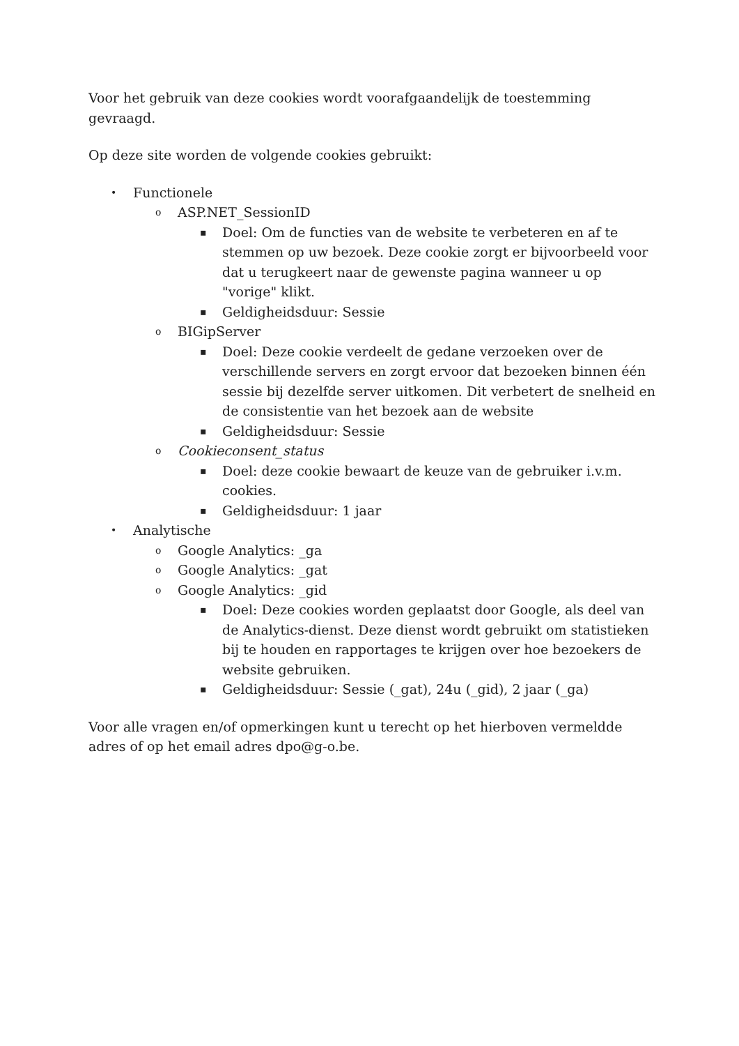Voor het gebruik van deze cookies wordt voorafgaandelijk de toestemming gevraagd.
Op deze site worden de volgende cookies gebruikt:
• Functionele
o ASP.NET_SessionID
▪ Doel: Om de functies van de website te verbeteren en af te stemmen op uw bezoek. Deze cookie zorgt er bijvoorbeeld voor dat u terugkeert naar de gewenste pagina wanneer u op "vorige" klikt.
▪ Geldigheidsduur: Sessie
o BIGipServer
▪ Doel: Deze cookie verdeelt de gedane verzoeken over de verschillende servers en zorgt ervoor dat bezoeken binnen één sessie bij dezelfde server uitkomen. Dit verbetert de snelheid en de consistentie van het bezoek aan de website
▪ Geldigheidsduur: Sessie
o Cookieconsent_status
▪ Doel: deze cookie bewaart de keuze van de gebruiker i.v.m. cookies.
▪ Geldigheidsduur: 1 jaar
• Analytische
o Google Analytics: _ga
o Google Analytics: _gat
o Google Analytics: _gid
▪ Doel: Deze cookies worden geplaatst door Google, als deel van de Analytics-dienst. Deze dienst wordt gebruikt om statistieken bij te houden en rapportages te krijgen over hoe bezoekers de website gebruiken.
▪ Geldigheidsduur: Sessie (_gat), 24u (_gid), 2 jaar (_ga)
Voor alle vragen en/of opmerkingen kunt u terecht op het hierboven vermeldde adres of op het email adres dpo@g-o.be.